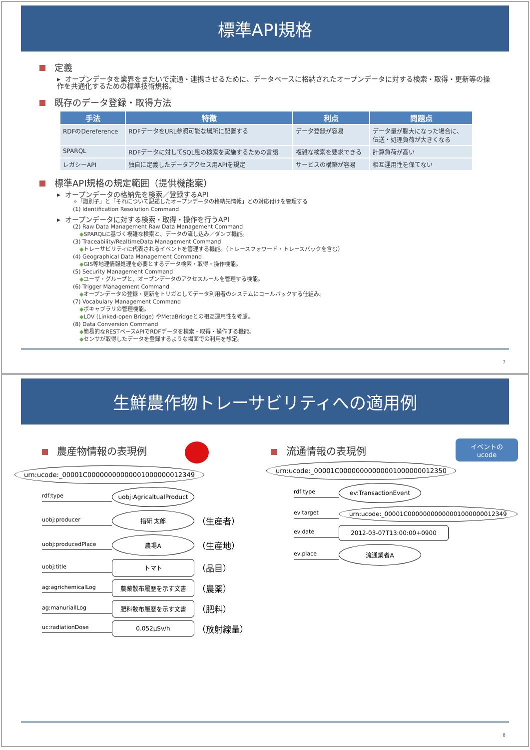標準API規格
定義
▸ オープンデータを業界をまたいで流通・連携させるために、データベースに格納されたオープンデータに対する検索・取得・更新等の操作を共通化するための標準技術規格。
既存のデータ登録・取得方法
| 手法 | 特徴 | 利点 | 問題点 |
| --- | --- | --- | --- |
| RDFのDereference | RDFデータをURL参照可能な場所に配置する | データ登録が容易 | データ量が膨大になった場合に、 伝送・処理負荷が大きくなる |
| SPARQL | RDFデータに対してSQL風の検索を実施するための言語 | 複雑な検索を要求できる | 計算負荷が高い |
| レガシーAPI | 独自に定義したデータアクセス用APIを規定 | サービスの構築が容易 | 相互運用性を保てない |
標準API規格の規定範囲（提供機能案）
▸ オープンデータの格納先を検索／登録するAPI
✧「識別子」と「それについて記述したオープンデータの格納先情報」との対応付けを管理する
(1) Identification Resolution Command
▸ オープンデータに対する検索・取得・操作を行うAPI
(2) Raw Data Management Raw Data Management Command
◆SPARQLに基づく複雑な検索と、データの流し込み／ダンプ機能。
(3) Traceability/RealtimeData Management Command
◆トレーサビリティに代表されるイベントを管理する機能。（トレースフォワード・トレースバックを含む）
(4) Geographical Data Management Command
◆GIS等地理情報処理を必要とするデータ検索・取得・操作機能。
(5) Security Management Command
◆ユーザ・グループと、オープンデータのアクセスルールを管理する機能。
(6) Trigger Management Command
◆オープンデータの登録・更新をトリガとしてデータ利用者のシステムにコールバックする仕組み。
(7) Vocabulary Management Command
◆ボキャブラリの管理機能。
◆LOV (Linked-open Bridge) やMetaBridgeとの相互運用性を考慮。
(8) Data Conversion Command
◆簡易的なRESTベースAPIでRDFデータを検索・取得・操作する機能。
◆センサが取得したデータを登録するような場面での利用を想定。
7
生鮮農作物トレーサビリティへの適用例
農産物情報の表現例
urn:ucode:_00001C00000000000001000000012349
rdf:type
uobj:AgricaltualProduct
uobj:producer
指研 太郎
（生産者）
uobj:producedPlace
農場A
（生産地）
uobj:title
トマト
（品目）
ag:agrichemicalLog
農薬散布履歴を示す文書
（農薬）
ag:manuriallLog
肥料散布履歴を示す文書
（肥料）
uc:radiationDose
0.052μSv/h
（放射線量）
流通情報の表現例
イベントの
ucode
urn:ucode:_00001C00000000000001000000012350
rdf:type
ev:TransactionEvent
ev:target
urn:ucode:_00001C00000000000001000000012349
ev:date
2012-03-07T13:00:00+0900
ev:place
流通業者A
8